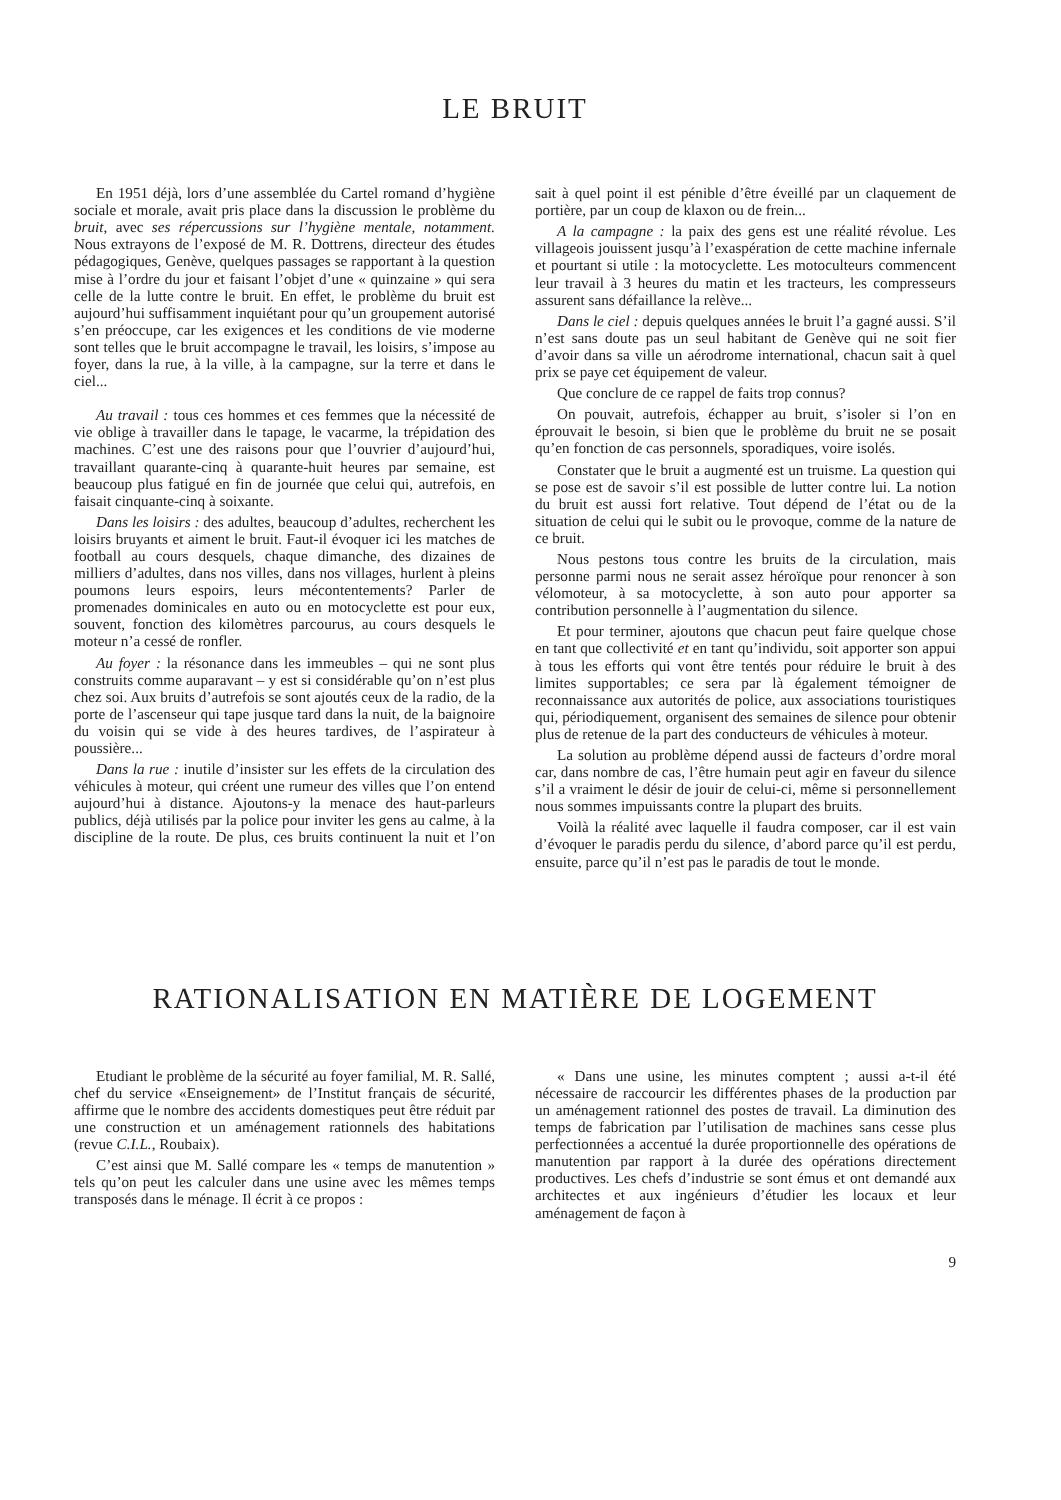LE BRUIT
En 1951 déjà, lors d’une assemblée du Cartel romand d’hygiène sociale et morale, avait pris place dans la discussion le problème du bruit, avec ses répercussions sur l’hygiène mentale, notamment. Nous extrayons de l’exposé de M. R. Dottrens, directeur des études pédagogiques, Genève, quelques passages se rapportant à la question mise à l’ordre du jour et faisant l’objet d’une « quinzaine » qui sera celle de la lutte contre le bruit. En effet, le problème du bruit est aujourd’hui suffisamment inquiétant pour qu’un groupement autorisé s’en préoccupe, car les exigences et les conditions de vie moderne sont telles que le bruit accompagne le travail, les loisirs, s’impose au foyer, dans la rue, à la ville, à la campagne, sur la terre et dans le ciel...
Au travail : tous ces hommes et ces femmes que la nécessité de vie oblige à travailler dans le tapage, le vacarme, la trépidation des machines. C’est une des raisons pour que l’ouvrier d’aujourd’hui, travaillant quarante-cinq à quarante-huit heures par semaine, est beaucoup plus fatigué en fin de journée que celui qui, autrefois, en faisait cinquante-cinq à soixante.
Dans les loisirs : des adultes, beaucoup d’adultes, recherchent les loisirs bruyants et aiment le bruit. Faut-il évoquer ici les matches de football au cours desquels, chaque dimanche, des dizaines de milliers d’adultes, dans nos villes, dans nos villages, hurlent à pleins poumons leurs espoirs, leurs mécontentements? Parler de promenades dominicales en auto ou en motocyclette est pour eux, souvent, fonction des kilomètres parcourus, au cours desquels le moteur n’a cessé de ronfler.
Au foyer : la résonance dans les immeubles – qui ne sont plus construits comme auparavant – y est si considérable qu’on n’est plus chez soi. Aux bruits d’autrefois se sont ajoutés ceux de la radio, de la porte de l’ascenseur qui tape jusque tard dans la nuit, de la baignoire du voisin qui se vide à des heures tardives, de l’aspirateur à poussière...
Dans la rue : inutile d’insister sur les effets de la circulation des véhicules à moteur, qui créent une rumeur des villes que l’on entend aujourd’hui à distance. Ajoutons-y la menace des haut-parleurs publics, déjà utilisés par la police pour inviter les gens au calme, à la discipline de la route. De plus, ces bruits continuent la nuit et l’on sait à quel point il est pénible d’être éveillé par un claquement de portière, par un coup de klaxon ou de frein...
A la campagne : la paix des gens est une réalité révolue. Les villageois jouissent jusqu’à l’exaspération de cette machine infernale et pourtant si utile : la motocyclette. Les motoculteurs commencent leur travail à 3 heures du matin et les tracteurs, les compresseurs assurent sans défaillance la relève...
Dans le ciel : depuis quelques années le bruit l’a gagné aussi. S’il n’est sans doute pas un seul habitant de Genève qui ne soit fier d’avoir dans sa ville un aérodrome international, chacun sait à quel prix se paye cet équipement de valeur.
Que conclure de ce rappel de faits trop connus?
On pouvait, autrefois, échapper au bruit, s’isoler si l’on en éprouvait le besoin, si bien que le problème du bruit ne se posait qu’en fonction de cas personnels, sporadiques, voire isolés.
Constater que le bruit a augmenté est un truisme. La question qui se pose est de savoir s’il est possible de lutter contre lui. La notion du bruit est aussi fort relative. Tout dépend de l’état ou de la situation de celui qui le subit ou le provoque, comme de la nature de ce bruit.
Nous pestons tous contre les bruits de la circulation, mais personne parmi nous ne serait assez héroïque pour renoncer à son vélomoteur, à sa motocyclette, à son auto pour apporter sa contribution personnelle à l’augmentation du silence.
Et pour terminer, ajoutons que chacun peut faire quelque chose en tant que collectivité et en tant qu’individu, soit apporter son appui à tous les efforts qui vont être tentés pour réduire le bruit à des limites supportables; ce sera par là également témoigner de reconnaissance aux autorités de police, aux associations touristiques qui, périodiquement, organisent des semaines de silence pour obtenir plus de retenue de la part des conducteurs de véhicules à moteur.
La solution au problème dépend aussi de facteurs d’ordre moral car, dans nombre de cas, l’être humain peut agir en faveur du silence s’il a vraiment le désir de jouir de celui-ci, même si personnellement nous sommes impuissants contre la plupart des bruits.
Voilà la réalité avec laquelle il faudra composer, car il est vain d’évoquer le paradis perdu du silence, d’abord parce qu’il est perdu, ensuite, parce qu’il n’est pas le paradis de tout le monde.
RATIONALISATION EN MATIÈRE DE LOGEMENT
Etudiant le problème de la sécurité au foyer familial, M. R. Sallé, chef du service «Enseignement» de l’Institut français de sécurité, affirme que le nombre des accidents domestiques peut être réduit par une construction et un aménagement rationnels des habitations (revue C.I.L., Roubaix).
C’est ainsi que M. Sallé compare les « temps de manutention » tels qu’on peut les calculer dans une usine avec les mêmes temps transposés dans le ménage. Il écrit à ce propos :
« Dans une usine, les minutes comptent ; aussi a-t-il été nécessaire de raccourcir les différentes phases de la production par un aménagement rationnel des postes de travail. La diminution des temps de fabrication par l’utilisation de machines sans cesse plus perfectionnées a accentué la durée proportionnelle des opérations de manutention par rapport à la durée des opérations directement productives. Les chefs d’industrie se sont émus et ont demandé aux architectes et aux ingénieurs d’étudier les locaux et leur aménagement de façon à
9